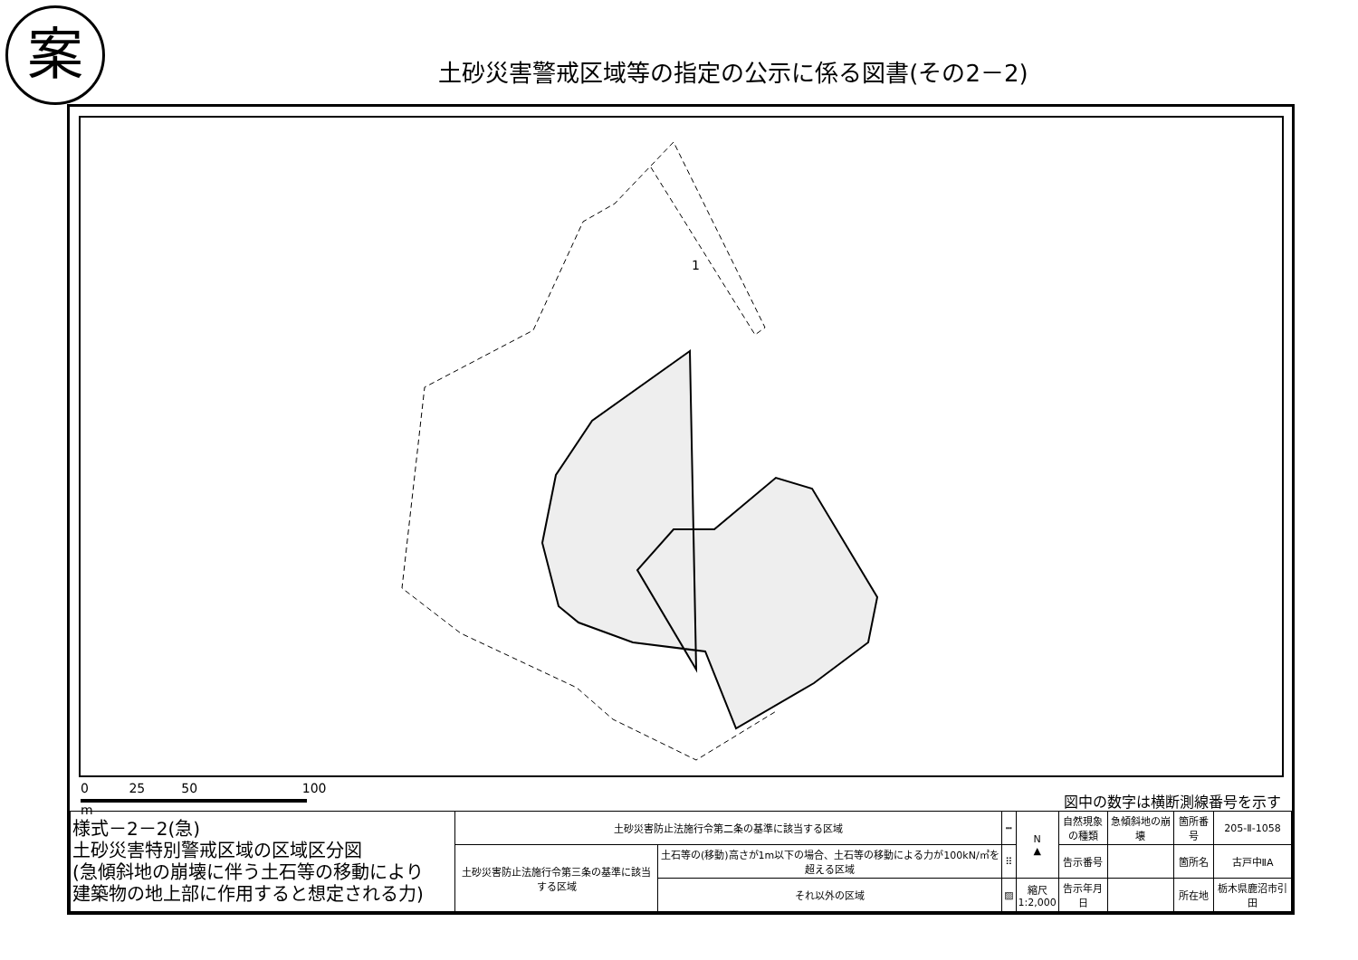案
土砂災害警戒区域等の指定の公示に係る図書(その2－2)
1
0 25 50 100
m
図中の数字は横断測線番号を示す
| 様式－2－2(急) 土砂災害特別警戒区域の区域区分図 (急傾斜地の崩壊に伴う土石等の移動により 建築物の地上部に作用すると想定される力) | 土砂災害防止法施行令第二条の基準に該当する区域 | | ┅ | N ▲ | 自然現象 の種類 | 急傾斜地の崩壊 | 箇所番号 | 205-Ⅱ-1058 |
| | 土砂災害防止法施行令第三条の基準に該当する区域 | 土石等の(移動)高さが1m以下の場合、土石等の移動による力が100kN/㎡を超える区域 | ⠿ | | 告示番号 | | 箇所名 | 古戸中ⅡA |
| | | それ以外の区域 | ▨ | 縮尺 1:2,000 | 告示年月日 | | 所在地 | 栃木県鹿沼市引田 |